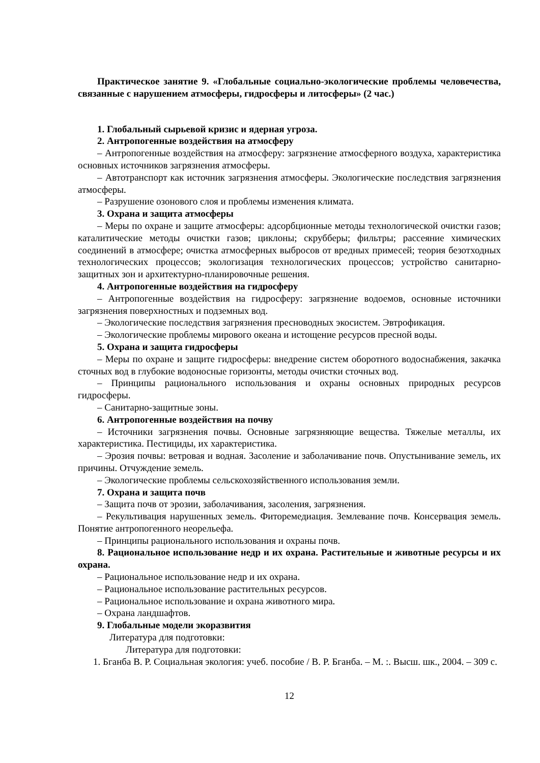Практическое занятие 9. «Глобальные социально-экологические проблемы человечества, связанные с нарушением атмосферы, гидросферы и литосферы» (2 час.)
1. Глобальный сырьевой кризис и ядерная угроза.
2. Антропогенные воздействия на атмосферу
– Антропогенные воздействия на атмосферу: загрязнение атмосферного воздуха, характеристика основных источников загрязнения атмосферы.
– Автотранспорт как источник загрязнения атмосферы. Экологические последствия загрязнения атмосферы.
– Разрушение озонового слоя и проблемы изменения климата.
3. Охрана и защита атмосферы
– Меры по охране и защите атмосферы: адсорбционные методы технологической очистки газов; каталитические методы очистки газов; циклоны; скрубберы; фильтры; рассеяние химических соединений в атмосфере; очистка атмосферных выбросов от вредных примесей; теория безотходных технологических процессов; экологизация технологических процессов; устройство санитарно-защитных зон и архитектурно-планировочные решения.
4. Антропогенные воздействия на гидросферу
– Антропогенные воздействия на гидросферу: загрязнение водоемов, основные источники загрязнения поверхностных и подземных вод.
– Экологические последствия загрязнения пресноводных экосистем. Эвтрофикация.
– Экологические проблемы мирового океана и истощение ресурсов пресной воды.
5. Охрана и защита гидросферы
– Меры по охране и защите гидросферы: внедрение систем оборотного водоснабжения, закачка сточных вод в глубокие водоносные горизонты, методы очистки сточных вод.
– Принципы рационального использования и охраны основных природных ресурсов гидросферы.
– Санитарно-защитные зоны.
6. Антропогенные воздействия на почву
– Источники загрязнения почвы. Основные загрязняющие вещества. Тяжелые металлы, их характеристика. Пестициды, их характеристика.
– Эрозия почвы: ветровая и водная. Засоление и заболачивание почв. Опустынивание земель, их причины. Отчуждение земель.
– Экологические проблемы сельскохозяйственного использования земли.
7. Охрана и защита почв
– Защита почв от эрозии, заболачивания, засоления, загрязнения.
– Рекультивация нарушенных земель. Фиторемедиация. Землевание почв. Консервация земель. Понятие антропогенного неорельефа.
– Принципы рационального использования и охраны почв.
8. Рациональное использование недр и их охрана. Растительные и животные ресурсы и их охрана.
– Рациональное использование недр и их охрана.
– Рациональное использование растительных ресурсов.
– Рациональное использование и охрана животного мира.
– Охрана ландшафтов.
9. Глобальные модели экоразвития
Литература для подготовки:
Литература для подготовки:
1. Бганба В. Р. Социальная экология: учеб. пособие / В. Р. Бганба. – М. :. Высш. шк., 2004. – 309 с.
12